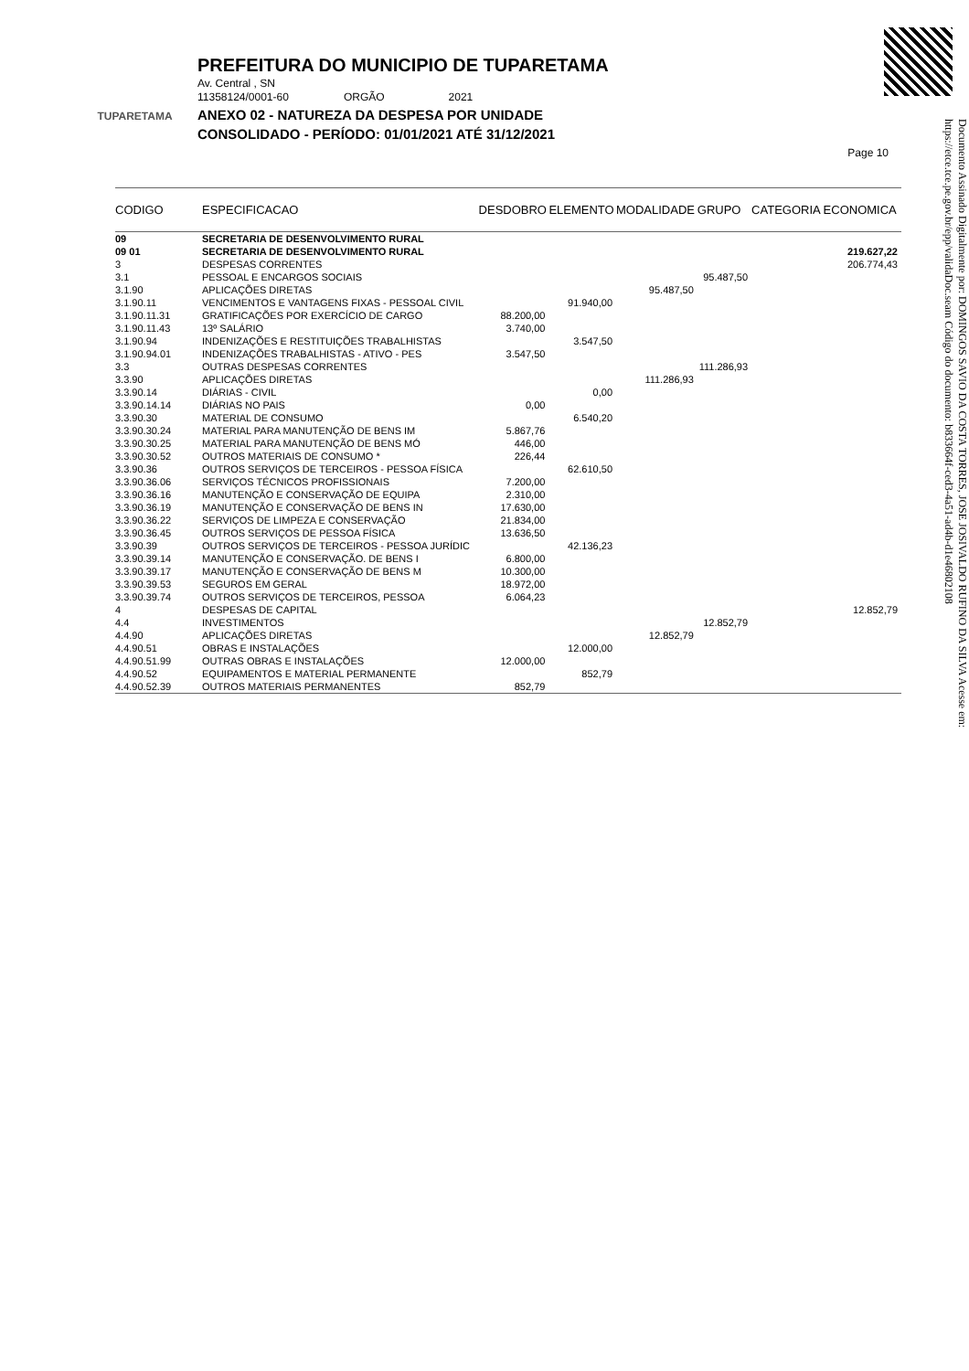TUPARETAMA
PREFEITURA DO MUNICIPIO DE TUPARETAMA
Av. Central , SN
11358124/0001-60 ORGÃO 2021
ANEXO 02 - NATUREZA DA DESPESA POR UNIDADE
CONSOLIDADO - PERÍODO: 01/01/2021 ATÉ 31/12/2021
Page 10
Documento Assinado Digitalmente por: DOMINGOS SAVIO DA COSTA TORRES, JOSE JOSIVALDO RUFINO DA SILVA Acesse em: https://etce.tce.pe.gov.br/epp/validaDoc.seam Código do documento: b833664f-ced3-4a51-ad4b-d1e46802108
| CODIGO | ESPECIFICACAO | DESDOBRO | ELEMENTO | MODALIDADE | GRUPO | CATEGORIA ECONOMICA |
| --- | --- | --- | --- | --- | --- | --- |
| 09 | SECRETARIA DE DESENVOLVIMENTO RURAL | | | | | |
| 09 01 | SECRETARIA DE DESENVOLVIMENTO RURAL | | | | | 219.627,22 |
| 3 | DESPESAS CORRENTES | | | | | 206.774,43 |
| 3.1 | PESSOAL E ENCARGOS SOCIAIS | | | | 95.487,50 | |
| 3.1.90 | APLICAÇÕES DIRETAS | | | 95.487,50 | | |
| 3.1.90.11 | VENCIMENTOS E VANTAGENS FIXAS - PESSOAL CIVIL | | 91.940,00 | | | |
| 3.1.90.11.31 | GRATIFICAÇÕES POR EXERCÍCIO DE CARGO | 88.200,00 | | | | |
| 3.1.90.11.43 | 13º SALÁRIO | 3.740,00 | | | | |
| 3.1.90.94 | INDENIZAÇÕES E RESTITUIÇÕES TRABALHISTAS | | 3.547,50 | | | |
| 3.1.90.94.01 | INDENIZAÇÕES TRABALHISTAS - ATIVO - PES | 3.547,50 | | | | |
| 3.3 | OUTRAS DESPESAS CORRENTES | | | | 111.286,93 | |
| 3.3.90 | APLICAÇÕES DIRETAS | | | 111.286,93 | | |
| 3.3.90.14 | DIÁRIAS - CIVIL | | 0,00 | | | |
| 3.3.90.14.14 | DIÁRIAS NO PAIS | 0,00 | | | | |
| 3.3.90.30 | MATERIAL DE CONSUMO | | 6.540,20 | | | |
| 3.3.90.30.24 | MATERIAL PARA MANUTENÇÃO DE BENS IM | 5.867,76 | | | | |
| 3.3.90.30.25 | MATERIAL PARA MANUTENÇÃO DE BENS MÓ | 446,00 | | | | |
| 3.3.90.30.52 | OUTROS MATERIAIS DE CONSUMO * | 226,44 | | | | |
| 3.3.90.36 | OUTROS SERVIÇOS DE TERCEIROS - PESSOA FÍSICA | | 62.610,50 | | | |
| 3.3.90.36.06 | SERVIÇOS TÉCNICOS PROFISSIONAIS | 7.200,00 | | | | |
| 3.3.90.36.16 | MANUTENÇÃO E CONSERVAÇÃO DE EQUIPA | 2.310,00 | | | | |
| 3.3.90.36.19 | MANUTENÇÃO E CONSERVAÇÃO DE BENS IN | 17.630,00 | | | | |
| 3.3.90.36.22 | SERVIÇOS DE LIMPEZA E CONSERVAÇÃO | 21.834,00 | | | | |
| 3.3.90.36.45 | OUTROS SERVIÇOS DE PESSOA FÍSICA | 13.636,50 | | | | |
| 3.3.90.39 | OUTROS SERVIÇOS DE TERCEIROS - PESSOA JURÍDIC | | 42.136,23 | | | |
| 3.3.90.39.14 | MANUTENÇÃO E CONSERVAÇÃO. DE BENS I | 6.800,00 | | | | |
| 3.3.90.39.17 | MANUTENÇÃO E CONSERVAÇÃO DE BENS M | 10.300,00 | | | | |
| 3.3.90.39.53 | SEGUROS EM GERAL | 18.972,00 | | | | |
| 3.3.90.39.74 | OUTROS SERVIÇOS DE TERCEIROS, PESSOA | 6.064,23 | | | | |
| 4 | DESPESAS DE CAPITAL | | | | | 12.852,79 |
| 4.4 | INVESTIMENTOS | | | | 12.852,79 | |
| 4.4.90 | APLICAÇÕES DIRETAS | | | 12.852,79 | | |
| 4.4.90.51 | OBRAS E INSTALAÇÕES | | 12.000,00 | | | |
| 4.4.90.51.99 | OUTRAS OBRAS E INSTALAÇÕES | 12.000,00 | | | | |
| 4.4.90.52 | EQUIPAMENTOS E MATERIAL PERMANENTE | | 852,79 | | | |
| 4.4.90.52.39 | OUTROS MATERIAIS PERMANENTES | 852,79 | | | | |